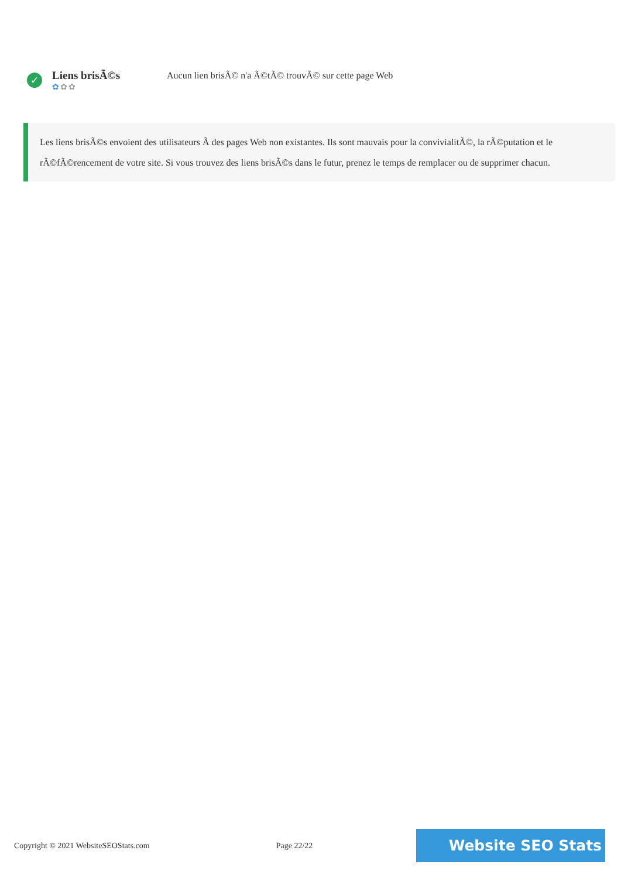✓
Liens brisÃ©s
✿✿✿
Aucun lien brisÃ© n'a Ã©tÃ© trouvÃ© sur cette page Web
Les liens brisÃ©s envoient des utilisateurs Ã des pages Web non existantes. Ils sont mauvais pour la convivialitÃ©, la rÃ©putation et le rÃ©fÃ©rencement de votre site. Si vous trouvez des liens brisÃ©s dans le futur, prenez le temps de remplacer ou de supprimer chacun.
Copyright © 2021 WebsiteSEOStats.com Page 22/22 Website SEO Stats